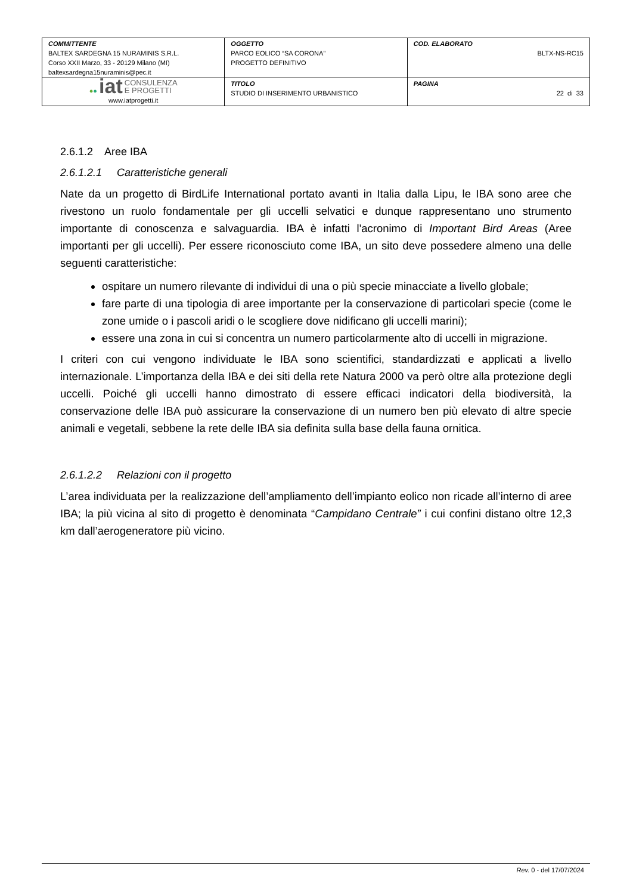| COMMITTENTE BALTEX SARDEGNA 15 NURAMINIS S.R.L. Corso XXII Marzo, 33 - 20129 Milano (MI) baltexsardegna15nuraminis@pec.it | OGGETTO PARCO EOLICO “SA CORONA” PROGETTO DEFINITIVO | COD. ELABORATO BLTX-NS-RC15 |
| ● ● iat CONSULENZA E PROGETTI www.iatprogetti.it | TITOLO STUDIO DI INSERIMENTO URBANISTICO | PAGINA 22 di 33 |
2.6.1.2 Aree IBA
2.6.1.2.1 Caratteristiche generali
Nate da un progetto di BirdLife International portato avanti in Italia dalla Lipu, le IBA sono aree che rivestono un ruolo fondamentale per gli uccelli selvatici e dunque rappresentano uno strumento importante di conoscenza e salvaguardia. IBA è infatti l'acronimo di Important Bird Areas (Aree importanti per gli uccelli). Per essere riconosciuto come IBA, un sito deve possedere almeno una delle seguenti caratteristiche:
ospitare un numero rilevante di individui di una o più specie minacciate a livello globale;
fare parte di una tipologia di aree importante per la conservazione di particolari specie (come le zone umide o i pascoli aridi o le scogliere dove nidificano gli uccelli marini);
essere una zona in cui si concentra un numero particolarmente alto di uccelli in migrazione.
I criteri con cui vengono individuate le IBA sono scientifici, standardizzati e applicati a livello internazionale. L’importanza della IBA e dei siti della rete Natura 2000 va però oltre alla protezione degli uccelli. Poiché gli uccelli hanno dimostrato di essere efficaci indicatori della biodiversità, la conservazione delle IBA può assicurare la conservazione di un numero ben più elevato di altre specie animali e vegetali, sebbene la rete delle IBA sia definita sulla base della fauna ornitica.
2.6.1.2.2 Relazioni con il progetto
L’area individuata per la realizzazione dell’ampliamento dell’impianto eolico non ricade all’interno di aree IBA; la più vicina al sito di progetto è denominata “Campidano Centrale” i cui confini distano oltre 12,3 km dall’aerogeneratore più vicino.
Rev. 0 - del 17/07/2024